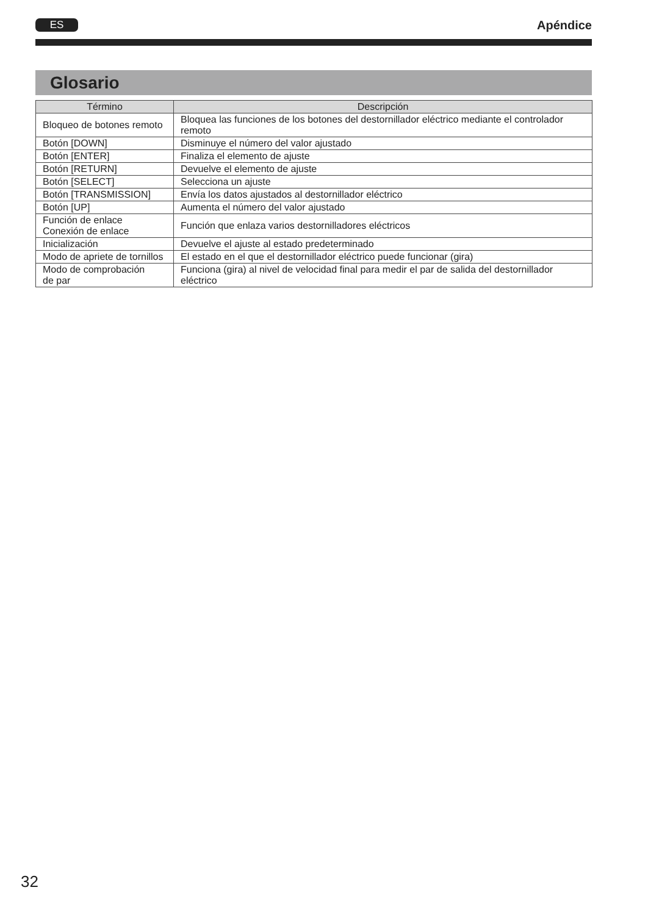ES Apéndice
Glosario
| Término | Descripción |
| --- | --- |
| Bloqueo de botones remoto | Bloquea las funciones de los botones del destornillador eléctrico mediante el controlador remoto |
| Botón [DOWN] | Disminuye el número del valor ajustado |
| Botón [ENTER] | Finaliza el elemento de ajuste |
| Botón [RETURN] | Devuelve el elemento de ajuste |
| Botón [SELECT] | Selecciona un ajuste |
| Botón [TRANSMISSION] | Envía los datos ajustados al destornillador eléctrico |
| Botón [UP] | Aumenta el número del valor ajustado |
| Función de enlace Conexión de enlace | Función que enlaza varios destornilladores eléctricos |
| Inicialización | Devuelve el ajuste al estado predeterminado |
| Modo de apriete de tornillos | El estado en el que el destornillador eléctrico puede funcionar (gira) |
| Modo de comprobación de par | Funciona (gira) al nivel de velocidad final para medir el par de salida del destornillador eléctrico |
32